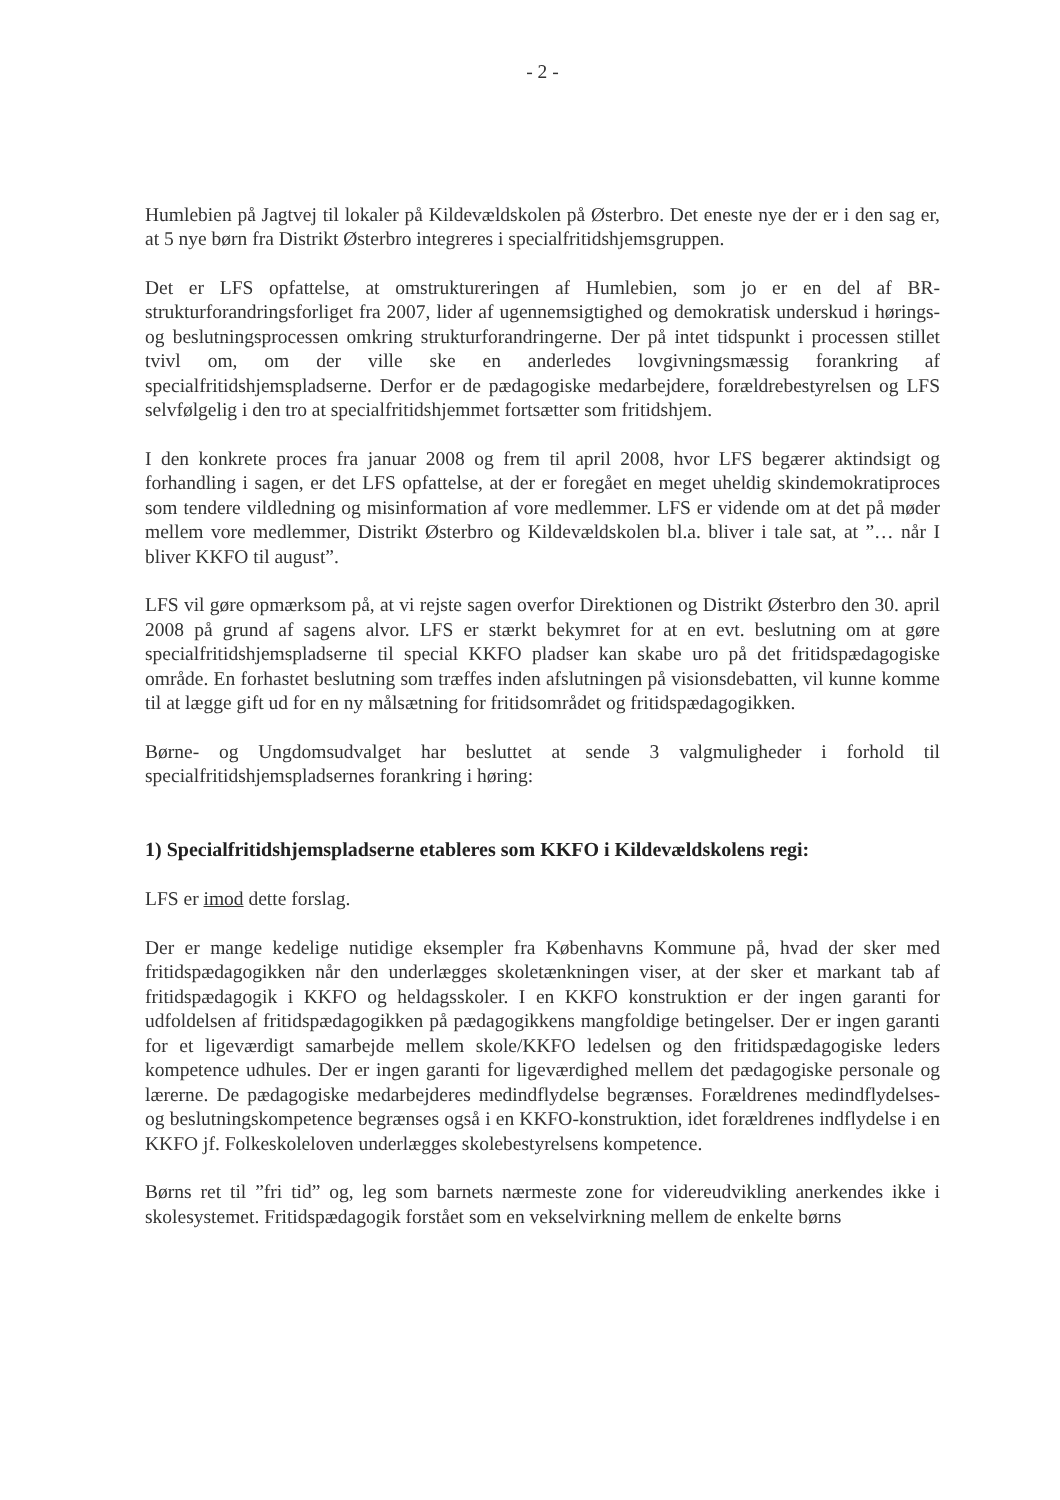- 2 -
Humlebien på Jagtvej til lokaler på Kildevældskolen på Østerbro. Det eneste nye der er i den sag er, at 5 nye børn fra Distrikt Østerbro integreres i specialfritidshjemsgruppen.
Det er LFS opfattelse, at omstruktureringen af Humlebien, som jo er en del af BR-strukturforandringsforliget fra 2007, lider af ugennemsigtighed og demokratisk underskud i hørings- og beslutningsprocessen omkring strukturforandringerne. Der på intet tidspunkt i processen stillet tvivl om, om der ville ske en anderledes lovgivningsmæssig forankring af specialfritidshjemspladserne. Derfor er de pædagogiske medarbejdere, forældrebestyrelsen og LFS selvfølgelig i den tro at specialfritidshjemmet fortsætter som fritidshjem.
I den konkrete proces fra januar 2008 og frem til april 2008, hvor LFS begærer aktindsigt og forhandling i sagen, er det LFS opfattelse, at der er foregået en meget uheldig skindemokratiproces som tendere vildledning og misinformation af vore medlemmer. LFS er vidende om at det på møder mellem vore medlemmer, Distrikt Østerbro og Kildevældskolen bl.a. bliver i tale sat, at ”… når I bliver KKFO til august”.
LFS vil gøre opmærksom på, at vi rejste sagen overfor Direktionen og Distrikt Østerbro den 30. april 2008 på grund af sagens alvor. LFS er stærkt bekymret for at en evt. beslutning om at gøre specialfritidshjemspladserne til special KKFO pladser kan skabe uro på det fritidspædagogiske område. En forhastet beslutning som træffes inden afslutningen på visionsdebatten, vil kunne komme til at lægge gift ud for en ny målsætning for fritidsområdet og fritidspædagogikken.
Børne- og Ungdomsudvalget har besluttet at sende 3 valgmuligheder i forhold til specialfritidshjemspladsernes forankring i høring:
1) Specialfritidshjemspladserne etableres som KKFO i Kildevældskolens regi:
LFS er imod dette forslag.
Der er mange kedelige nutidige eksempler fra Københavns Kommune på, hvad der sker med fritidspædagogikken når den underlægges skoletænkningen viser, at der sker et markant tab af fritidspædagogik i KKFO og heldagsskoler. I en KKFO konstruktion er der ingen garanti for udfoldelsen af fritidspædagogikken på pædagogikkens mangfoldige betingelser. Der er ingen garanti for et ligeværdigt samarbejde mellem skole/KKFO ledelsen og den fritidspædagogiske leders kompetence udhules. Der er ingen garanti for ligeværdighed mellem det pædagogiske personale og lærerne. De pædagogiske medarbejderes medindflydelse begrænses. Forældrenes medindflydelses- og beslutningskompetence begrænses også i en KKFO-konstruktion, idet forældrenes indflydelse i en KKFO jf. Folkeskoleloven underlægges skolebestyrelsens kompetence.
Børns ret til ”fri tid” og, leg som barnets nærmeste zone for videreudvikling anerkendes ikke i skolesystemet. Fritidspædagogik forstået som en vekselvirkning mellem de enkelte børns